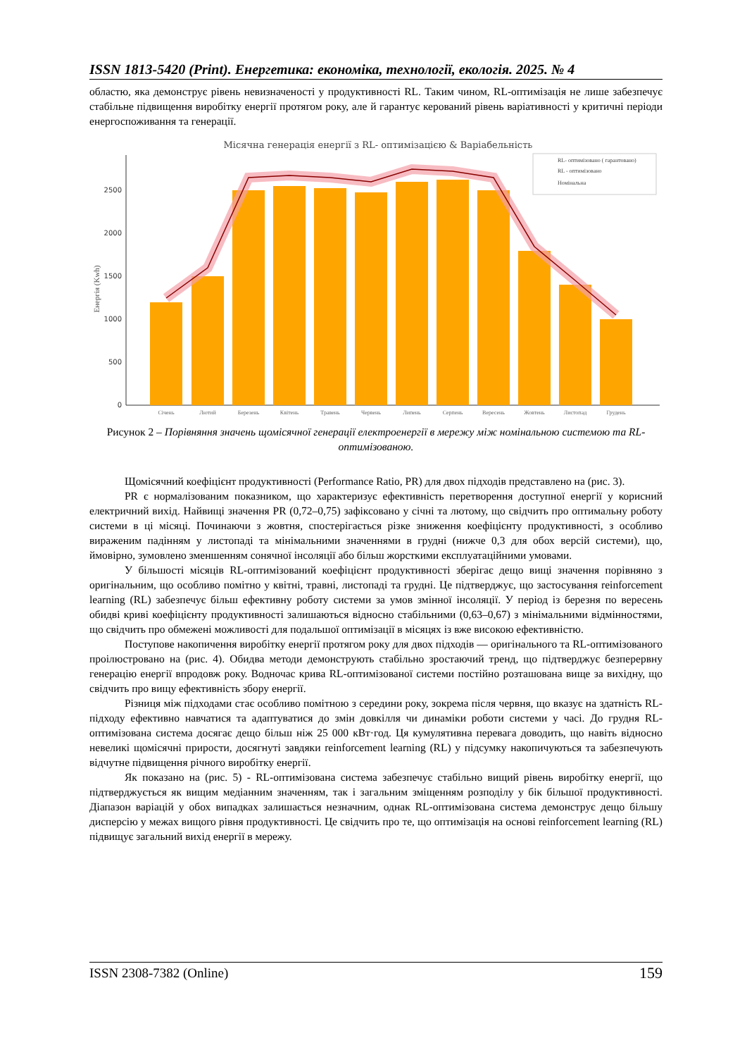ISSN 1813-5420 (Print). Енергетика: економіка, технології, екологія. 2025. № 4
областю, яка демонструє рівень невизначеності у продуктивності RL. Таким чином, RL-оптимізація не лише забезпечує стабільне підвищення виробітку енергії протягом року, але й гарантує керований рівень варіативності у критичні періоди енергоспоживання та генерації.
Місячна генерація енергії з RL- оптимізацією & Варіабельність
0
500
1000
1500
2000
2500
Енергія (Kwh)
Січень
Лютий
Березень
Квітень
Травень
Червень
Липень
Серпень
Вересень
Жовтень
Листопад
Грудень
RL- оптимізовано ( гарантовано)
RL - оптимізовано
Номінальна
Рисунок 2 – Порівняння значень щомісячної генерації електроенергії в мережу між номінальною системою та RL-оптимізованою.
Щомісячний коефіцієнт продуктивності (Performance Ratio, PR) для двох підходів представлено на (рис. 3).
PR є нормалізованим показником, що характеризує ефективність перетворення доступної енергії у корисний електричний вихід. Найвищі значення PR (0,72–0,75) зафіксовано у січні та лютому, що свідчить про оптимальну роботу системи в ці місяці. Починаючи з жовтня, спостерігається різке зниження коефіцієнту продуктивності, з особливо вираженим падінням у листопаді та мінімальними значеннями в грудні (нижче 0,3 для обох версій системи), що, ймовірно, зумовлено зменшенням сонячної інсоляції або більш жорсткими експлуатаційними умовами.
У більшості місяців RL-оптимізований коефіцієнт продуктивності зберігає дещо вищі значення порівняно з оригінальним, що особливо помітно у квітні, травні, листопаді та грудні. Це підтверджує, що застосування reinforcement learning (RL) забезпечує більш ефективну роботу системи за умов змінної інсоляції. У період із березня по вересень обидві криві коефіцієнту продуктивності залишаються відносно стабільними (0,63–0,67) з мінімальними відмінностями, що свідчить про обмежені можливості для подальшої оптимізації в місяцях із вже високою ефективністю.
Поступове накопичення виробітку енергії протягом року для двох підходів — оригінального та RL-оптимізованого проілюстровано на (рис. 4). Обидва методи демонструють стабільно зростаючий тренд, що підтверджує безперервну генерацію енергії впродовж року. Водночас крива RL-оптимізованої системи постійно розташована вище за вихідну, що свідчить про вищу ефективність збору енергії.
Різниця між підходами стає особливо помітною з середини року, зокрема після червня, що вказує на здатність RL-підходу ефективно навчатися та адаптуватися до змін довкілля чи динаміки роботи системи у часі. До грудня RL-оптимізована система досягає дещо більш ніж 25 000 кВт·год. Ця кумулятивна перевага доводить, що навіть відносно невеликі щомісячні прирости, досягнуті завдяки reinforcement learning (RL) у підсумку накопичуються та забезпечують відчутне підвищення річного виробітку енергії.
Як показано на (рис. 5) - RL-оптимізована система забезпечує стабільно вищий рівень виробітку енергії, що підтверджується як вищим медіанним значенням, так і загальним зміщенням розподілу у бік більшої продуктивності. Діапазон варіацій у обох випадках залишається незначним, однак RL-оптимізована система демонструє дещо більшу дисперсію у межах вищого рівня продуктивності. Це свідчить про те, що оптимізація на основі reinforcement learning (RL) підвищує загальний вихід енергії в мережу.
ISSN 2308-7382 (Online) 159